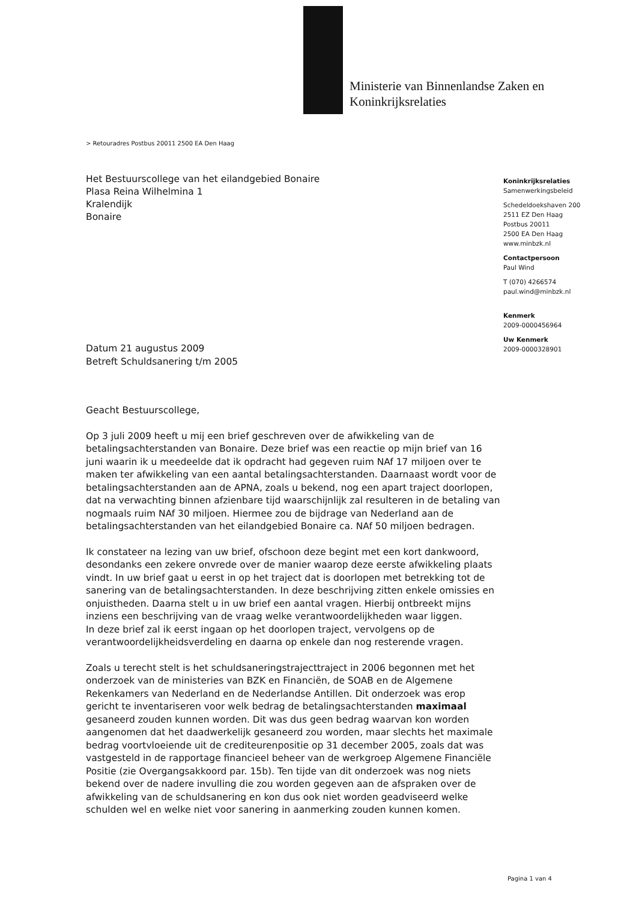Ministerie van Binnenlandse Zaken en
Koninkrijksrelaties
> Retouradres Postbus 20011 2500 EA Den Haag
Het Bestuurscollege van het eilandgebied Bonaire
Plasa Reina Wilhelmina 1
Kralendijk
Bonaire
Koninkrijksrelaties
Samenwerkingsbeleid
Schedeldoekshaven 200
2511 EZ Den Haag
Postbus 20011
2500 EA Den Haag
www.minbzk.nl
Contactpersoon
Paul Wind
T (070) 4266574
paul.wind@minbzk.nl
Kenmerk
2009-0000456964
Uw Kenmerk
2009-0000328901
Datum 21 augustus 2009
Betreft Schuldsanering t/m 2005
Geacht Bestuurscollege,
Op 3 juli 2009 heeft u mij een brief geschreven over de afwikkeling van de betalingsachterstanden van Bonaire. Deze brief was een reactie op mijn brief van 16 juni waarin ik u meedeelde dat ik opdracht had gegeven ruim NAf 17 miljoen over te maken ter afwikkeling van een aantal betalingsachterstanden. Daarnaast wordt voor de betalingsachterstanden aan de APNA, zoals u bekend, nog een apart traject doorlopen, dat na verwachting binnen afzienbare tijd waarschijnlijk zal resulteren in de betaling van nogmaals ruim NAf 30 miljoen. Hiermee zou de bijdrage van Nederland aan de betalingsachterstanden van het eilandgebied Bonaire ca. NAf 50 miljoen bedragen.
Ik constateer na lezing van uw brief, ofschoon deze begint met een kort dankwoord, desondanks een zekere onvrede over de manier waarop deze eerste afwikkeling plaats vindt. In uw brief gaat u eerst in op het traject dat is doorlopen met betrekking tot de sanering van de betalingsachterstanden. In deze beschrijving zitten enkele omissies en onjuistheden. Daarna stelt u in uw brief een aantal vragen. Hierbij ontbreekt mijns inziens een beschrijving van de vraag welke verantwoordelijkheden waar liggen.
In deze brief zal ik eerst ingaan op het doorlopen traject, vervolgens op de verantwoordelijkheidsverdeling en daarna op enkele dan nog resterende vragen.
Zoals u terecht stelt is het schuldsaneringstrajecttraject in 2006 begonnen met het onderzoek van de ministeries van BZK en Financiën, de SOAB en de Algemene Rekenkamers van Nederland en de Nederlandse Antillen. Dit onderzoek was erop gericht te inventariseren voor welk bedrag de betalingsachterstanden maximaal gesaneerd zouden kunnen worden. Dit was dus geen bedrag waarvan kon worden aangenomen dat het daadwerkelijk gesaneerd zou worden, maar slechts het maximale bedrag voortvloeiende uit de crediteurenpositie op 31 december 2005, zoals dat was vastgesteld in de rapportage financieel beheer van de werkgroep Algemene Financiële Positie (zie Overgangsakkoord par. 15b). Ten tijde van dit onderzoek was nog niets bekend over de nadere invulling die zou worden gegeven aan de afspraken over de afwikkeling van de schuldsanering en kon dus ook niet worden geadviseerd welke schulden wel en welke niet voor sanering in aanmerking zouden kunnen komen.
Pagina 1 van 4